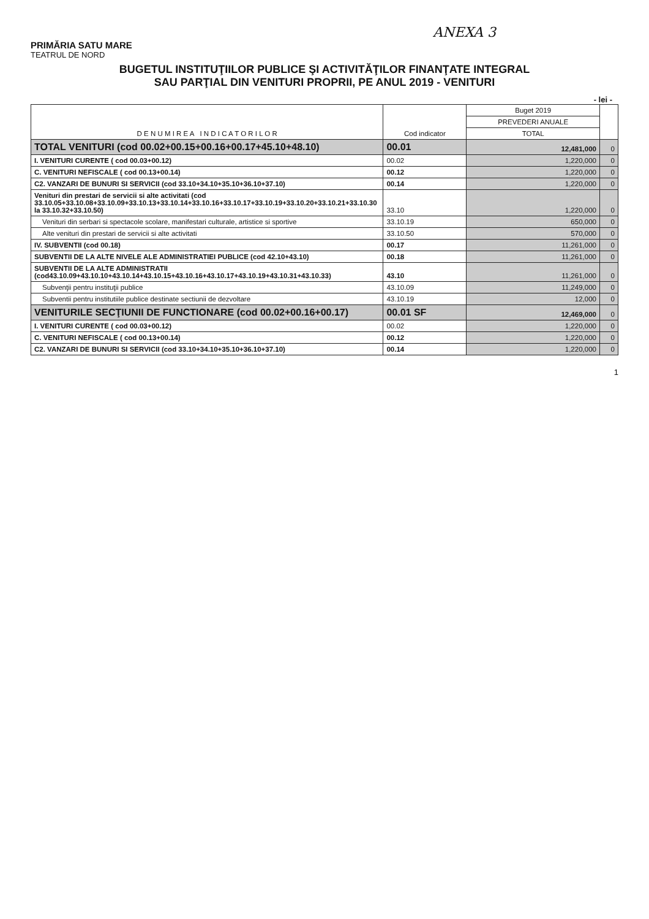ANEXA 3
PRIMĂRIA SATU MARE
TEATRUL DE NORD
BUGETUL INSTITUŢIILOR PUBLICE ŞI ACTIVITĂŢILOR FINANŢATE INTEGRAL
SAU PARŢIAL DIN VENITURI PROPRII, PE ANUL 2019 - VENITURI
- lei -
| D E N U M I R E A I N D I C A T O R I L O R | Cod indicator | Buget 2019 | |
| --- | --- | --- | --- |
| | | PREVEDERI ANUALE | |
| | | TOTAL | |
| TOTAL VENITURI (cod 00.02+00.15+00.16+00.17+45.10+48.10) | 00.01 | 12,481,000 | 0 |
| I. VENITURI CURENTE ( cod 00.03+00.12) | 00.02 | 1,220,000 | 0 |
| C. VENITURI NEFISCALE ( cod 00.13+00.14) | 00.12 | 1,220,000 | 0 |
| C2. VANZARI DE BUNURI SI SERVICII (cod 33.10+34.10+35.10+36.10+37.10) | 00.14 | 1,220,000 | 0 |
| Venituri din prestari de servicii si alte activitati (cod 33.10.05+33.10.08+33.10.09+33.10.13+33.10.14+33.10.16+33.10.17+33.10.19+33.10.20+33.10.21+33.10.30 la 33.10.32+33.10.50) | 33.10 | 1,220,000 | 0 |
| Venituri din serbari si spectacole scolare, manifestari culturale, artistice si sportive | 33.10.19 | 650,000 | 0 |
| Alte venituri din prestari de servicii si alte activitati | 33.10.50 | 570,000 | 0 |
| IV. SUBVENTII (cod 00.18) | 00.17 | 11,261,000 | 0 |
| SUBVENTII DE LA ALTE NIVELE ALE ADMINISTRATIEI PUBLICE (cod 42.10+43.10) | 00.18 | 11,261,000 | 0 |
| SUBVENTII DE LA ALTE ADMINISTRATII (cod43.10.09+43.10.10+43.10.14+43.10.15+43.10.16+43.10.17+43.10.19+43.10.31+43.10.33) | 43.10 | 11,261,000 | 0 |
| Subvenţii pentru instituţii publice | 43.10.09 | 11,249,000 | 0 |
| Subventii pentru institutiile publice destinate sectiunii de dezvoltare | 43.10.19 | 12,000 | 0 |
| VENITURILE SECŢIUNII DE FUNCTIONARE (cod 00.02+00.16+00.17) | 00.01 SF | 12,469,000 | 0 |
| I. VENITURI CURENTE ( cod 00.03+00.12) | 00.02 | 1,220,000 | 0 |
| C. VENITURI NEFISCALE ( cod 00.13+00.14) | 00.12 | 1,220,000 | 0 |
| C2. VANZARI DE BUNURI SI SERVICII (cod 33.10+34.10+35.10+36.10+37.10) | 00.14 | 1,220,000 | 0 |
1